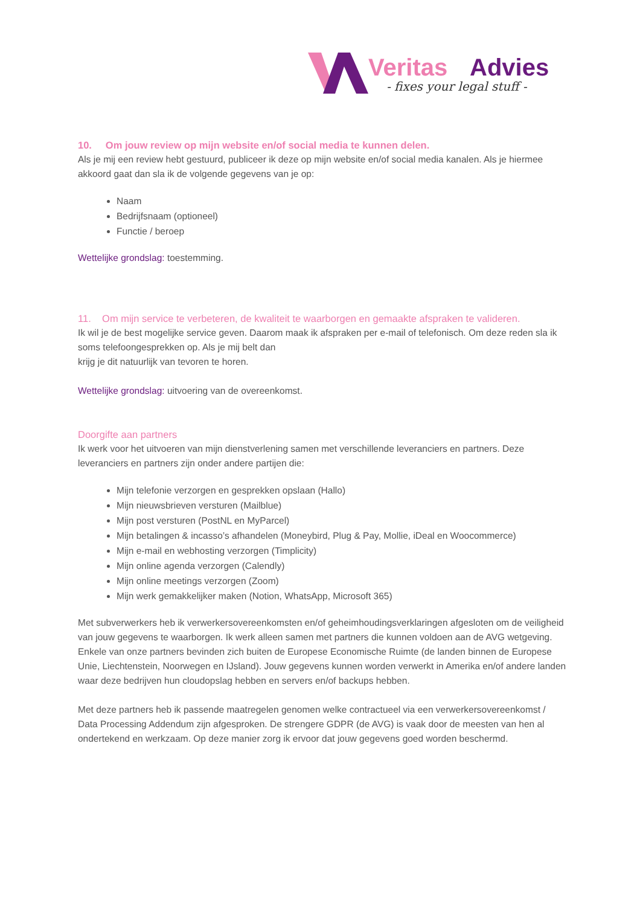Veritas
Advies
- fixes your legal stuff -
10. Om jouw review op mijn website en/of social media te kunnen delen.
Als je mij een review hebt gestuurd, publiceer ik deze op mijn website en/of social media kanalen. Als je hiermee akkoord gaat dan sla ik de volgende gegevens van je op:
Naam
Bedrijfsnaam (optioneel)
Functie / beroep
Wettelijke grondslag: toestemming.
11. Om mijn service te verbeteren, de kwaliteit te waarborgen en gemaakte afspraken te valideren.
Ik wil je de best mogelijke service geven. Daarom maak ik afspraken per e-mail of telefonisch. Om deze reden sla ik soms telefoongesprekken op. Als je mij belt dan
krijg je dit natuurlijk van tevoren te horen.
Wettelijke grondslag: uitvoering van de overeenkomst.
Doorgifte aan partners
Ik werk voor het uitvoeren van mijn dienstverlening samen met verschillende leveranciers en partners. Deze leveranciers en partners zijn onder andere partijen die:
Mijn telefonie verzorgen en gesprekken opslaan (Hallo)
Mijn nieuwsbrieven versturen (Mailblue)
Mijn post versturen (PostNL en MyParcel)
Mijn betalingen & incasso’s afhandelen (Moneybird, Plug & Pay, Mollie, iDeal en Woocommerce)
Mijn e-mail en webhosting verzorgen (Timplicity)
Mijn online agenda verzorgen (Calendly)
Mijn online meetings verzorgen (Zoom)
Mijn werk gemakkelijker maken (Notion, WhatsApp, Microsoft 365)
Met subverwerkers heb ik verwerkersovereenkomsten en/of geheimhoudingsverklaringen afgesloten om de veiligheid van jouw gegevens te waarborgen. Ik werk alleen samen met partners die kunnen voldoen aan de AVG wetgeving. Enkele van onze partners bevinden zich buiten de Europese Economische Ruimte (de landen binnen de Europese Unie, Liechtenstein, Noorwegen en IJsland). Jouw gegevens kunnen worden verwerkt in Amerika en/of andere landen waar deze bedrijven hun cloudopslag hebben en servers en/of backups hebben.
Met deze partners heb ik passende maatregelen genomen welke contractueel via een verwerkersovereenkomst / Data Processing Addendum zijn afgesproken. De strengere GDPR (de AVG) is vaak door de meesten van hen al ondertekend en werkzaam. Op deze manier zorg ik ervoor dat jouw gegevens goed worden beschermd.